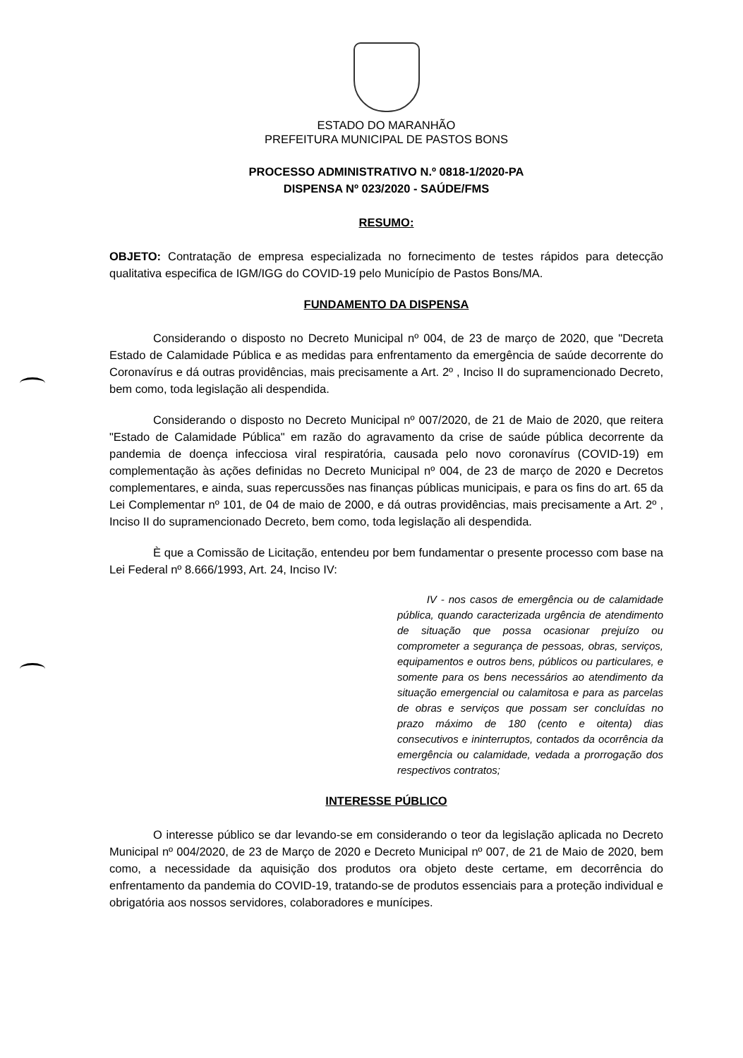ESTADO DO MARANHÃO
PREFEITURA MUNICIPAL DE PASTOS BONS
PROCESSO ADMINISTRATIVO N.º 0818-1/2020-PA
DISPENSA Nº 023/2020 - SAÚDE/FMS
RESUMO:
OBJETO: Contratação de empresa especializada no fornecimento de testes rápidos para detecção qualitativa especifica de IGM/IGG do COVID-19 pelo Município de Pastos Bons/MA.
FUNDAMENTO DA DISPENSA
Considerando o disposto no Decreto Municipal nº 004, de 23 de março de 2020, que "Decreta Estado de Calamidade Pública e as medidas para enfrentamento da emergência de saúde decorrente do Coronavírus e dá outras providências, mais precisamente a Art. 2º , Inciso II do supramencionado Decreto, bem como, toda legislação ali despendida.
Considerando o disposto no Decreto Municipal nº 007/2020, de 21 de Maio de 2020, que reitera "Estado de Calamidade Pública" em razão do agravamento da crise de saúde pública decorrente da pandemia de doença infecciosa viral respiratória, causada pelo novo coronavírus (COVID-19) em complementação às ações definidas no Decreto Municipal nº 004, de 23 de março de 2020 e Decretos complementares, e ainda, suas repercussões nas finanças públicas municipais, e para os fins do art. 65 da Lei Complementar nº 101, de 04 de maio de 2000, e dá outras providências, mais precisamente a Art. 2º , Inciso II do supramencionado Decreto, bem como, toda legislação ali despendida.
È que a Comissão de Licitação, entendeu por bem fundamentar o presente processo com base na Lei Federal nº 8.666/1993, Art. 24, Inciso IV:
IV - nos casos de emergência ou de calamidade pública, quando caracterizada urgência de atendimento de situação que possa ocasionar prejuízo ou comprometer a segurança de pessoas, obras, serviços, equipamentos e outros bens, públicos ou particulares, e somente para os bens necessários ao atendimento da situação emergencial ou calamitosa e para as parcelas de obras e serviços que possam ser concluídas no prazo máximo de 180 (cento e oitenta) dias consecutivos e ininterruptos, contados da ocorrência da emergência ou calamidade, vedada a prorrogação dos respectivos contratos;
INTERESSE PÚBLICO
O interesse público se dar levando-se em considerando o teor da legislação aplicada no Decreto Municipal nº 004/2020, de 23 de Março de 2020 e Decreto Municipal nº 007, de 21 de Maio de 2020, bem como, a necessidade da aquisição dos produtos ora objeto deste certame, em decorrência do enfrentamento da pandemia do COVID-19, tratando-se de produtos essenciais para a proteção individual e obrigatória aos nossos servidores, colaboradores e munícipes.